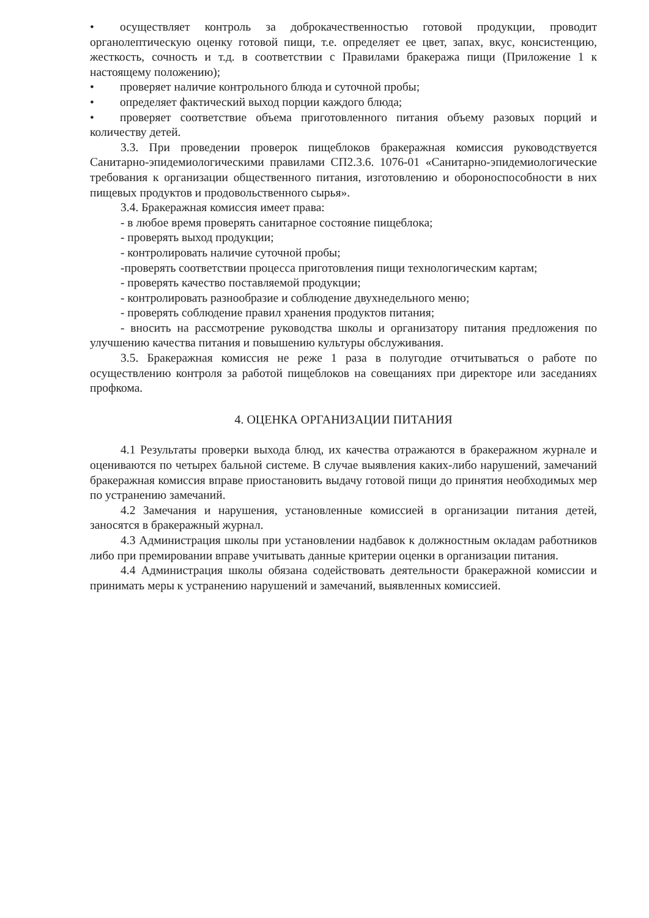• осуществляет контроль за доброкачественностью готовой продукции, проводит органолептическую оценку готовой пищи, т.е. определяет ее цвет, запах, вкус, консистенцию, жесткость, сочность и т.д. в соответствии с Правилами бракеража пищи (Приложение 1 к настоящему положению);
• проверяет наличие контрольного блюда и суточной пробы;
• определяет фактический выход порции каждого блюда;
• проверяет соответствие объема приготовленного питания объему разовых порций и количеству детей.
3.3. При проведении проверок пищеблоков бракеражная комиссия руководствуется Санитарно-эпидемиологическими правилами СП2.3.6. 1076-01 «Санитарно-эпидемиологические требования к организации общественного питания, изготовлению и обороноспособности в них пищевых продуктов и продовольственного сырья».
3.4. Бракеражная комиссия имеет права:
- в любое время проверять санитарное состояние пищеблока;
- проверять выход продукции;
- контролировать наличие суточной пробы;
-проверять соответствии процесса приготовления пищи технологическим картам;
- проверять качество поставляемой продукции;
- контролировать разнообразие и соблюдение двухнедельного меню;
- проверять соблюдение правил хранения продуктов питания;
- вносить на рассмотрение руководства школы и организатору питания предложения по улучшению качества питания и повышению культуры обслуживания.
3.5. Бракеражная комиссия не реже 1 раза в полугодие отчитываться о работе по осуществлению контроля за работой пищеблоков на совещаниях при директоре или заседаниях профкома.
4. ОЦЕНКА ОРГАНИЗАЦИИ ПИТАНИЯ
4.1 Результаты проверки выхода блюд, их качества отражаются в бракеражном журнале и оцениваются по четырех бальной системе. В случае выявления каких-либо нарушений, замечаний бракеражная комиссия вправе приостановить выдачу готовой пищи до принятия необходимых мер по устранению замечаний.
4.2 Замечания и нарушения, установленные комиссией в организации питания детей, заносятся в бракеражный журнал.
4.3 Администрация школы при установлении надбавок к должностным окладам работников либо при премировании вправе учитывать данные критерии оценки в организации питания.
4.4 Администрация школы обязана содействовать деятельности бракеражной комиссии и принимать меры к устранению нарушений и замечаний, выявленных комиссией.